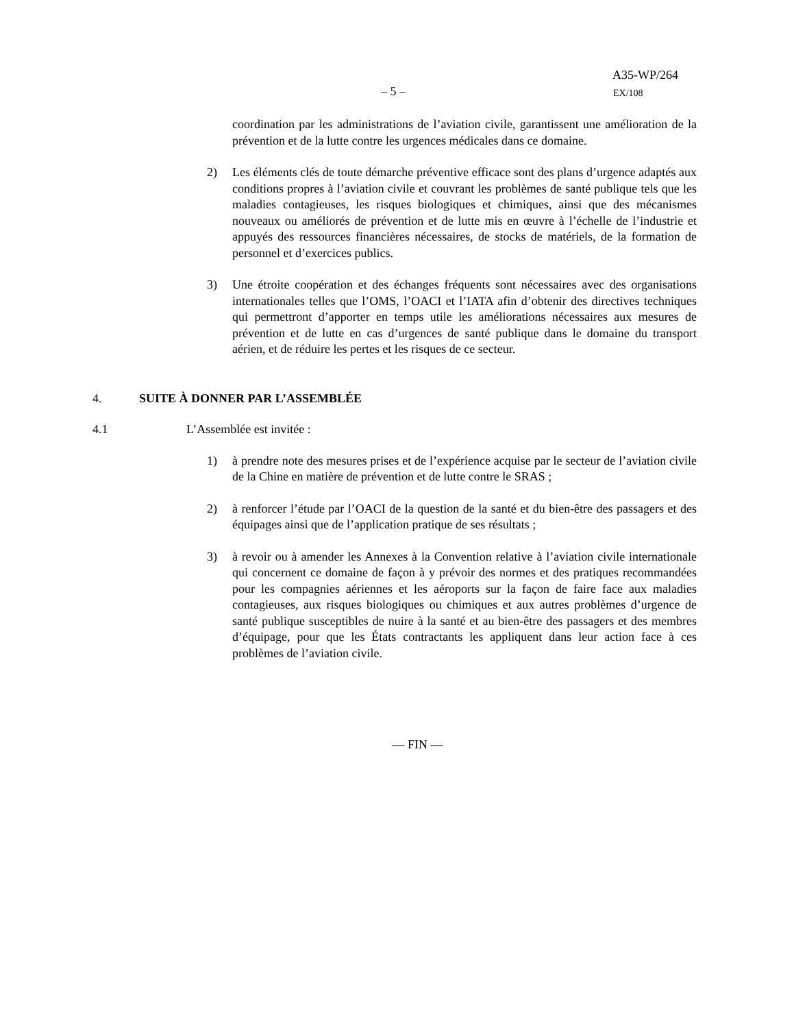– 5 –
A35-WP/264
EX/108
coordination par les administrations de l’aviation civile, garantissent une amélioration de la prévention et de la lutte contre les urgences médicales dans ce domaine.
2) Les éléments clés de toute démarche préventive efficace sont des plans d’urgence adaptés aux conditions propres à l’aviation civile et couvrant les problèmes de santé publique tels que les maladies contagieuses, les risques biologiques et chimiques, ainsi que des mécanismes nouveaux ou améliorés de prévention et de lutte mis en œuvre à l’échelle de l’industrie et appuyés des ressources financières nécessaires, de stocks de matériels, de la formation de personnel et d’exercices publics.
3) Une étroite coopération et des échanges fréquents sont nécessaires avec des organisations internationales telles que l’OMS, l’OACI et l’IATA afin d’obtenir des directives techniques qui permettront d’apporter en temps utile les améliorations nécessaires aux mesures de prévention et de lutte en cas d’urgences de santé publique dans le domaine du transport aérien, et de réduire les pertes et les risques de ce secteur.
4. SUITE À DONNER PAR L’ASSEMBLÉE
4.1 L’Assemblée est invitée :
1) à prendre note des mesures prises et de l’expérience acquise par le secteur de l’aviation civile de la Chine en matière de prévention et de lutte contre le SRAS ;
2) à renforcer l’étude par l’OACI de la question de la santé et du bien-être des passagers et des équipages ainsi que de l’application pratique de ses résultats ;
3) à revoir ou à amender les Annexes à la Convention relative à l’aviation civile internationale qui concernent ce domaine de façon à y prévoir des normes et des pratiques recommandées pour les compagnies aériennes et les aéroports sur la façon de faire face aux maladies contagieuses, aux risques biologiques ou chimiques et aux autres problèmes d’urgence de santé publique susceptibles de nuire à la santé et au bien-être des passagers et des membres d’équipage, pour que les États contractants les appliquent dans leur action face à ces problèmes de l’aviation civile.
— FIN —